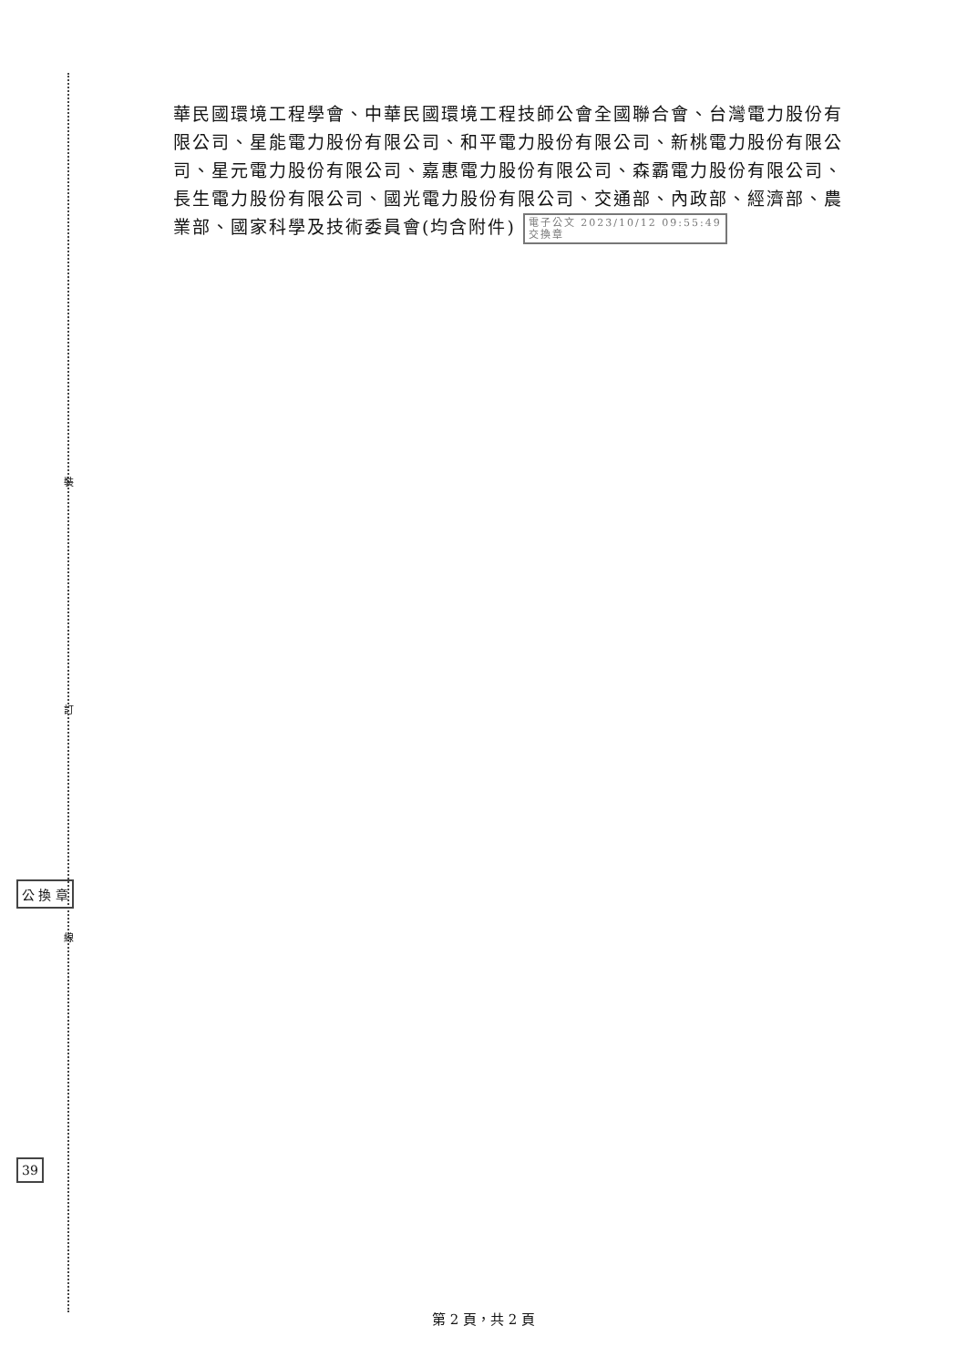裝
訂
線
公 換 章
39
華民國環境工程學會、中華民國環境工程技師公會全國聯合會、台灣電力股份有限公司、星能電力股份有限公司、和平電力股份有限公司、新桃電力股份有限公司、星元電力股份有限公司、嘉惠電力股份有限公司、森霸電力股份有限公司、長生電力股份有限公司、國光電力股份有限公司、交通部、內政部、經濟部、農業部、國家科學及技術委員會(均含附件) 電子公文 2023/10/12 09:55:49
交換章
第 2 頁，共 2 頁